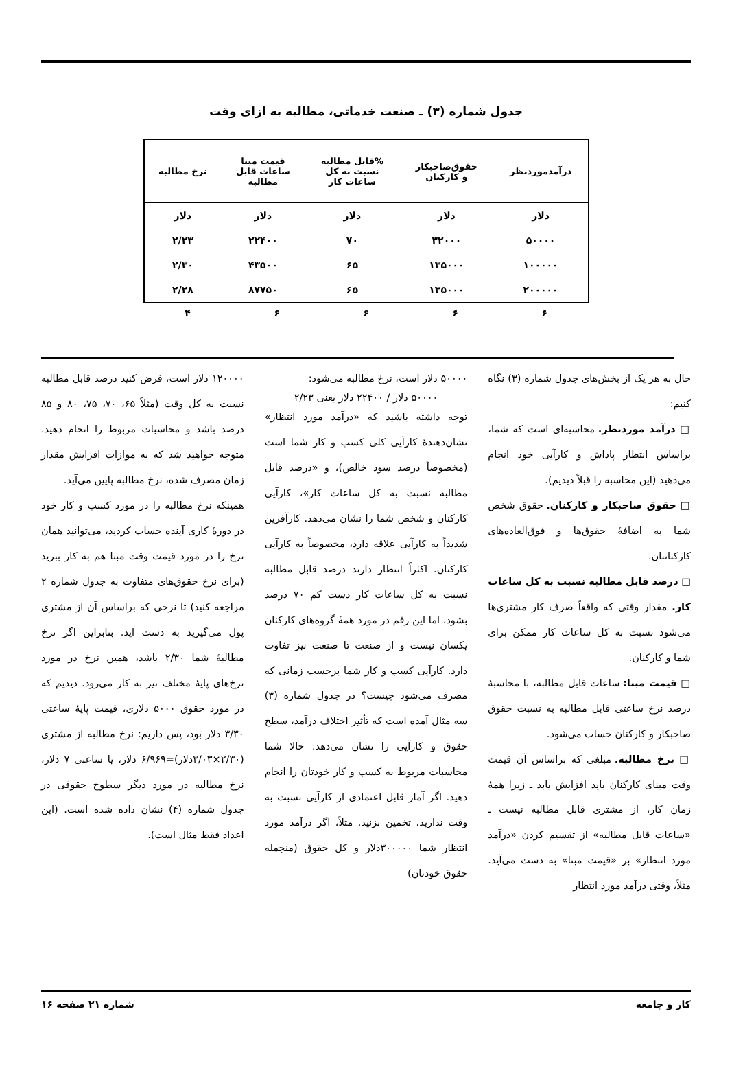جدول شماره (۳) ـ صنعت خدماتی، مطالبه به ازای وقت
| درآمدموردنظر | حقوق‌صاحبکار و کارکنان | %قابل مطالبه نسبت به کل ساعات کار | قیمت مبنا ساعات قابل مطالبه | نرخ مطالبه |
| --- | --- | --- | --- | --- |
| دلار | دلار | دلار | دلار | دلار |
| ۵۰۰۰۰ | ۳۲۰۰۰ | ۷۰ | ۲۲۴۰۰ | ۲/۲۳ |
| ۱۰۰۰۰۰ | ۱۳۵۰۰۰ | ۶۵ | ۴۳۵۰۰ | ۲/۳۰ |
| ۲۰۰۰۰۰ | ۱۳۵۰۰۰ | ۶۵ | ۸۷۷۵۰ | ۲/۲۸ |
| ۶ | ۶ | ۶ | ۶ | ۴ |
حال به هر یک از بخش‌های جدول شماره (۳) نگاه کنیم:
□ درآمد موردنظر. محاسبه‌ای است که شما، براساس انتظار پاداش و کارآیی خود انجام می‌دهید (این محاسبه را قبلاً دیدیم).
□ حقوق صاحبکار و کارکنان. حقوق شخص شما به اضافهٔ حقوق‌ها و فوق‌العاده‌های کارکنانتان.
□ درصد قابل مطالبه نسبت به کل ساعات کار. مقدار وقتی که واقعاً صرف کار مشتری‌ها می‌شود نسبت به کل ساعات کار ممکن برای شما و کارکنان.
□ قیمت مبنا: ساعات قابل مطالبه، با محاسبهٔ درصد نرخ ساعتی قابل مطالبه به نسبت حقوق صاحبکار و کارکنان حساب می‌شود.
□ نرخ مطالبه. مبلغی که براساس آن قیمت وقت مبنای کارکنان باید افزایش یابد ـ زیرا همهٔ زمان کار، از مشتری قابل مطالبه نیست ـ «ساعات قابل مطالبه» از تقسیم کردن «درآمد مورد انتظار» بر «قیمت مبنا» به دست می‌آید. مثلاً، وقتی درآمد مورد انتظار
۵۰۰۰۰ دلار است، نرخ مطالبه می‌شود:
۵۰۰۰۰ دلار / ۲۲۴۰۰ دلار یعنی ۲/۲۳
توجه داشته باشید که «درآمد مورد انتظار» نشان‌دهندهٔ کارآیی کلی کسب و کار شما است (مخصوصاً درصد سود خالص)، و «درصد قابل مطالبه نسبت به کل ساعات کار»، کارآیی کارکنان و شخص شما را نشان می‌دهد. کارآفرین شدیداً به کارآیی علاقه دارد، مخصوصاً به کارآیی کارکنان. اکثراً انتظار دارند درصد قابل مطالبه نسبت به کل ساعات کار دست کم ۷۰ درصد بشود، اما این رقم در مورد همهٔ گروه‌های کارکنان یکسان نیست و از صنعت تا صنعت نیز تفاوت دارد. کارآیی کسب و کار شما برحسب زمانی که مصرف می‌شود چیست؟ در جدول شماره (۳) سه مثال آمده است که تأثیر اختلاف درآمد، سطح حقوق و کارآیی را نشان می‌دهد. حالا شما محاسبات مربوط به کسب و کار خودتان را انجام دهید. اگر آمار قابل اعتمادی از کارآیی نسبت به وقت ندارید، تخمین بزنید. مثلاً، اگر درآمد مورد انتظار شما ۳۰۰۰۰۰دلار و کل حقوق (منجمله حقوق خودتان)
۱۲۰۰۰۰ دلار است، فرض کنید درصد قابل مطالبه نسبت به کل وقت (مثلاً ۶۵، ۷۰، ۷۵، ۸۰ و ۸۵ درصد باشد و محاسبات مربوط را انجام دهید. متوجه خواهید شد که به موازات افزایش مقدار زمان مصرف شده، نرخ مطالبه پایین می‌آید.
همینکه نرخ مطالبه را در مورد کسب و کار خود در دورهٔ کاری آینده حساب کردید، می‌توانید همان نرخ را در مورد قیمت وقت مبنا هم به کار ببرید (برای نرخ حقوق‌های متفاوت به جدول شماره ۲ مراجعه کنید) تا نرخی که براساس آن از مشتری پول می‌گیرید به دست آید. بنابراین اگر نرخ مطالبهٔ شما ۲/۳۰ باشد، همین نرخ در مورد نرخ‌های پایهٔ مختلف نیز به کار می‌رود. دیدیم که در مورد حقوق ۵۰۰۰ دلاری، قیمت پایهٔ ساعتی ۳/۳۰ دلار بود، پس داریم: نرخ مطالبه از مشتری (۲/۳۰×۳/۰۳دلار)=۶/۹۶۹ دلار، یا ساعتی ۷ دلار، نرخ مطالبه در مورد دیگر سطوح حقوقی در جدول شماره (۴) نشان داده شده است. (این اعداد فقط مثال است).
کار و جامعه شماره ۲۱ صفحه ۱۶